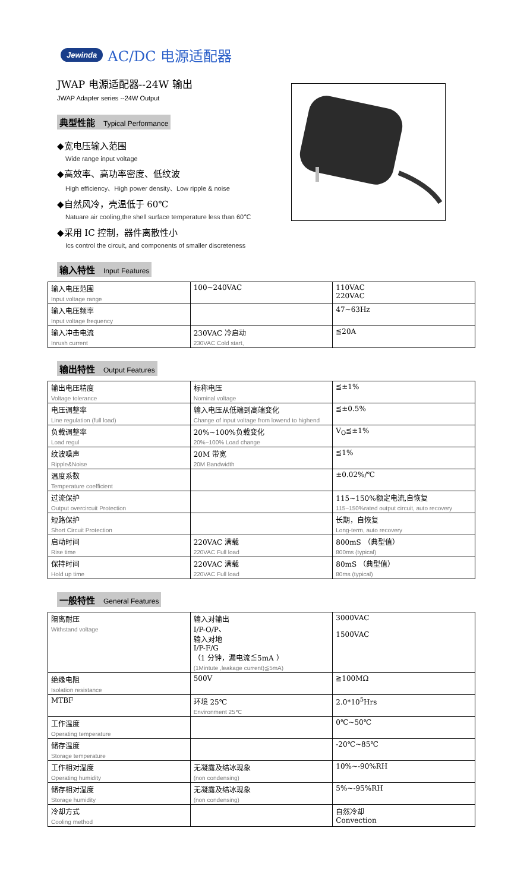Jewinda AC/DC 电源适配器
JWAP 电源适配器--24W 输出
JWAP Adapter series --24W Output
典型性能 Typical Performance
◆宽电压输入范围
Wide range input voltage
◆高效率、高功率密度、低纹波
High efficiency、High power density、Low ripple & noise
◆自然风冷，壳温低于 60℃
Natuare air cooling,the shell surface temperature less than 60℃
◆采用 IC 控制，器件离散性小
Ics control the circuit, and components of smaller discreteness
输入特性 Input Features
| 输入电压范围 Input voltage range | 100~240VAC | 110VAC 220VAC |
| 输入电压频率 Input voltage frequency | | 47~63Hz |
| 输入冲击电流 Inrush current | 230VAC 冷启动 230VAC Cold start, | ≦20A |
输出特性 Output Features
| 输出电压精度 Voltage tolerance | 标称电压 Nominal voltage | ≦±1% |
| 电压调整率 Line regulation (full load) | 输入电压从低端到高端变化 Change of input voltage from lowend to highend | ≦±0.5% |
| 负载调整率 Load regul | 20%~100%负载变化 20%~100% Load change | V<sub>O</sub>≦±1% |
| 纹波噪声 Ripple&Noise | 20M 带宽 20M Bandwidth | ≦1% |
| 温度系数 Temperature coefficient | | ±0.02%/℃ |
| 过流保护 Output overcircuit Protection | | 115~150%额定电流,自恢复 115~150%rated output circuit, auto recovery |
| 短路保护 Short Circuit Protection | | 长期，自恢复 Long-term, auto recovery |
| 启动时间 Rise time | 220VAC 满载 220VAC Full load | 800mS （典型值） 800ms (typical) |
| 保持时间 Hold up time | 220VAC 满载 220VAC Full load | 80mS （典型值） 80ms (typical) |
一般特性 General Features
| 隔离耐压 Withstand voltage | 输入对输出 I/P-O/P、 输入对地 I/P-F/G （1 分钟，漏电流≦5mA ） (1Mintute ,leakage current)≦5mA) | 3000VAC 1500VAC |
| 绝缘电阻 Isolation resistance | 500V | ≧100MΩ |
| MTBF | 环境 25℃ Environment 25℃ | 2.0*10<sup>5</sup>Hrs |
| 工作温度 Operating temperature | | 0℃~50℃ |
| 储存温度 Storage temperature | | -20℃~85℃ |
| 工作相对湿度 Operating humidity | 无凝露及结冰现象 (non condensing) | 10%~-90%RH |
| 储存相对湿度 Storage humidity | 无凝露及结冰现象 (non condensing) | 5%~-95%RH |
| 冷却方式 Cooling method | | 自然冷却 Convection |